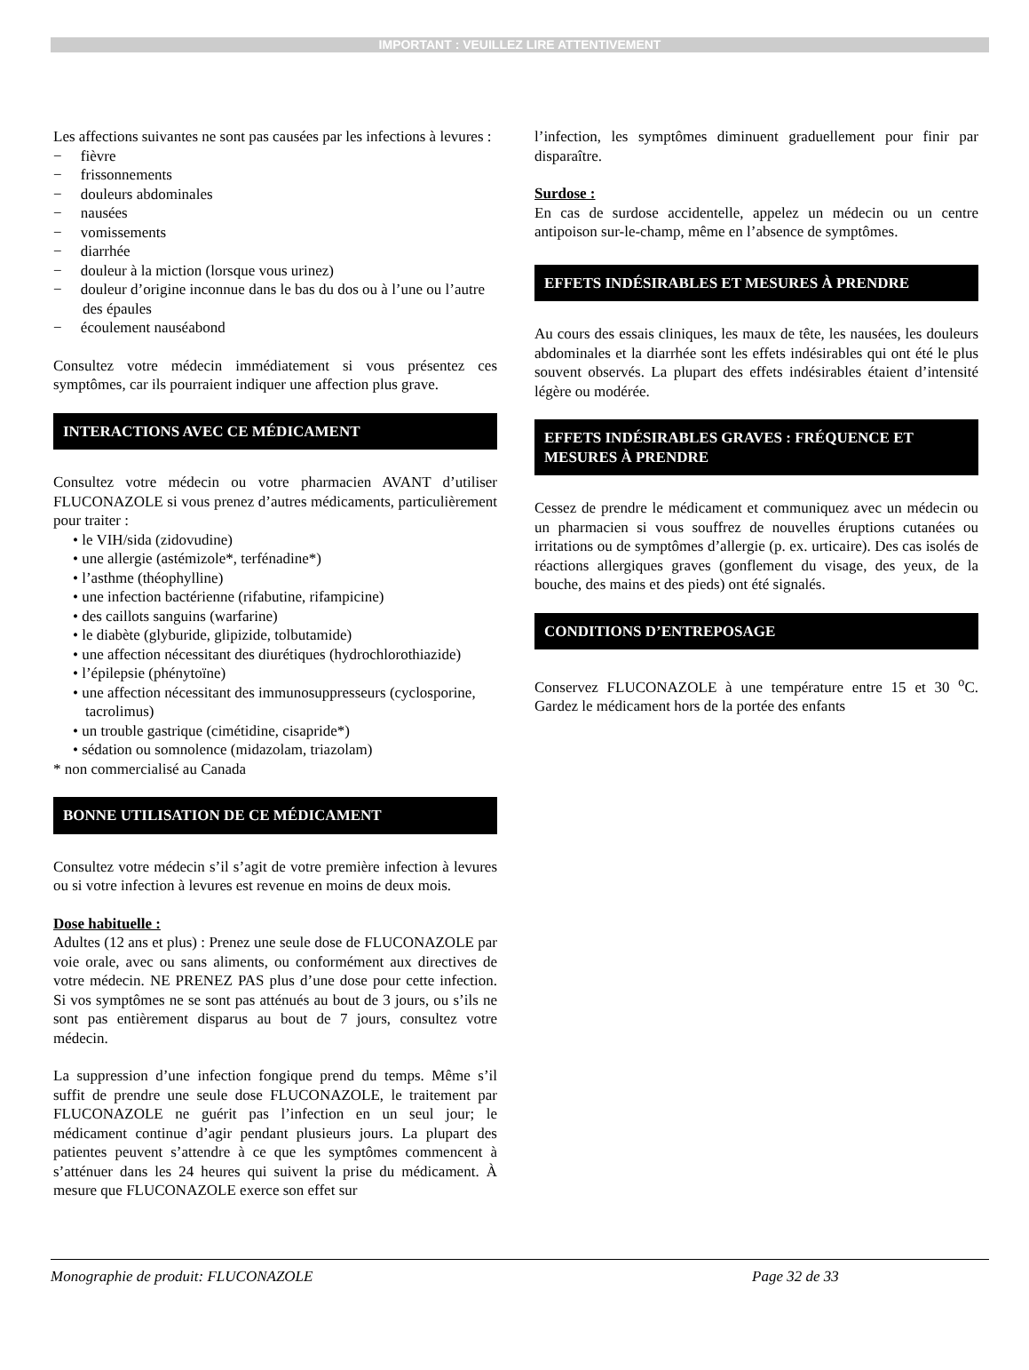IMPORTANT : VEUILLEZ LIRE ATTENTIVEMENT
Les affections suivantes ne sont pas causées par les infections à levures :
− fièvre
− frissonnements
− douleurs abdominales
− nausées
− vomissements
− diarrhée
− douleur à la miction (lorsque vous urinez)
− douleur d’origine inconnue dans le bas du dos ou à l’une ou l’autre des épaules
− écoulement nauséabond
Consultez votre médecin immédiatement si vous présentez ces symptômes, car ils pourraient indiquer une affection plus grave.
INTERACTIONS AVEC CE MÉDICAMENT
Consultez votre médecin ou votre pharmacien AVANT d’utiliser FLUCONAZOLE si vous prenez d’autres médicaments, particulièrement pour traiter :
• le VIH/sida (zidovudine)
• une allergie (astémizole*, terfénadine*)
• l’asthme (théophylline)
• une infection bactérienne (rifabutine, rifampicine)
• des caillots sanguins (warfarine)
• le diabète (glyburide, glipizide, tolbutamide)
• une affection nécessitant des diurétiques (hydrochlorothiazide)
• l’épilepsie (phénytoïne)
• une affection nécessitant des immunosuppresseurs (cyclosporine, tacrolimus)
• un trouble gastrique (cimétidine, cisapride*)
• sédation ou somnolence (midazolam, triazolam)
* non commercialisé au Canada
BONNE UTILISATION DE CE MÉDICAMENT
Consultez votre médecin s’il s’agit de votre première infection à levures ou si votre infection à levures est revenue en moins de deux mois.
Dose habituelle :
Adultes (12 ans et plus) : Prenez une seule dose de FLUCONAZOLE par voie orale, avec ou sans aliments, ou conformément aux directives de votre médecin. NE PRENEZ PAS plus d’une dose pour cette infection. Si vos symptômes ne se sont pas atténués au bout de 3 jours, ou s’ils ne sont pas entièrement disparus au bout de 7 jours, consultez votre médecin.
La suppression d’une infection fongique prend du temps. Même s’il suffit de prendre une seule dose FLUCONAZOLE, le traitement par FLUCONAZOLE ne guérit pas l’infection en un seul jour; le médicament continue d’agir pendant plusieurs jours. La plupart des patientes peuvent s’attendre à ce que les symptômes commencent à s’atténuer dans les 24 heures qui suivent la prise du médicament. À mesure que FLUCONAZOLE exerce son effet sur
l’infection, les symptômes diminuent graduellement pour finir par disparaître.
Surdose :
En cas de surdose accidentelle, appelez un médecin ou un centre antipoison sur-le-champ, même en l’absence de symptômes.
EFFETS INDÉSIRABLES ET MESURES À PRENDRE
Au cours des essais cliniques, les maux de tête, les nausées, les douleurs abdominales et la diarrhée sont les effets indésirables qui ont été le plus souvent observés. La plupart des effets indésirables étaient d’intensité légère ou modérée.
EFFETS INDÉSIRABLES GRAVES : FRÉQUENCE ET MESURES À PRENDRE
Cessez de prendre le médicament et communiquez avec un médecin ou un pharmacien si vous souffrez de nouvelles éruptions cutanées ou irritations ou de symptômes d’allergie (p. ex. urticaire). Des cas isolés de réactions allergiques graves (gonflement du visage, des yeux, de la bouche, des mains et des pieds) ont été signalés.
CONDITIONS D’ENTREPOSAGE
Conservez FLUCONAZOLE à une température entre 15 et 30 <sup>o</sup>C. Gardez le médicament hors de la portée des enfants
Monographie de produit: FLUCONAZOLE Page 32 de 33